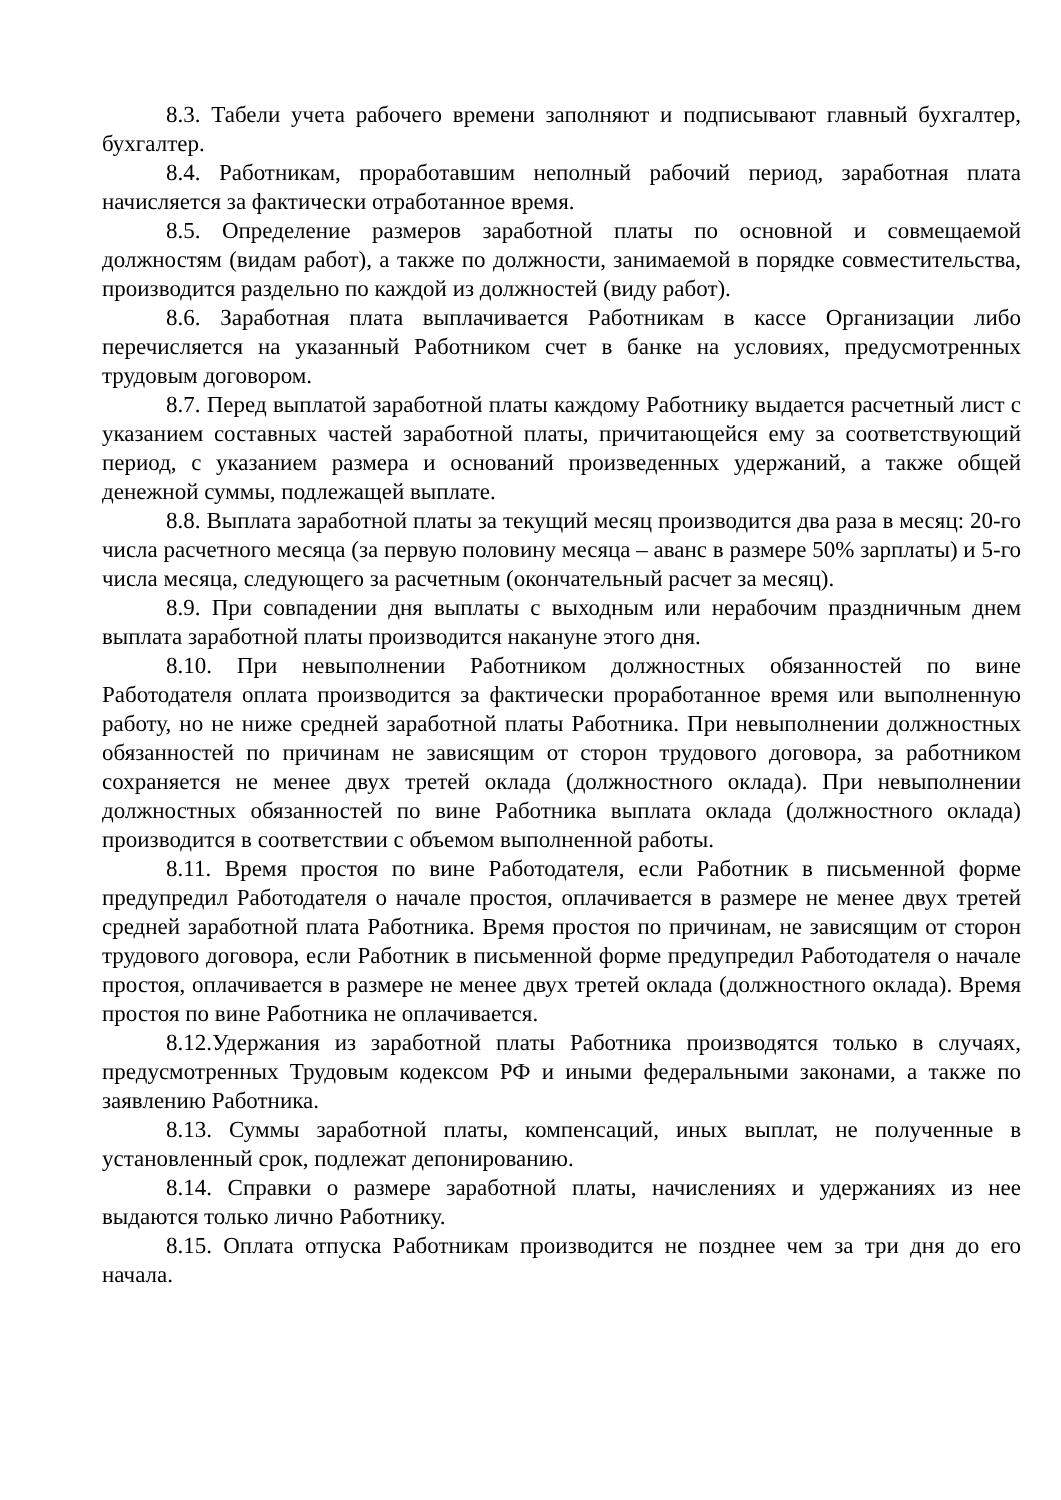8.3. Табели учета рабочего времени заполняют и подписывают главный бухгалтер, бухгалтер.
8.4. Работникам, проработавшим неполный рабочий период, заработная плата начисляется за фактически отработанное время.
8.5. Определение размеров заработной платы по основной и совмещаемой должностям (видам работ), а также по должности, занимаемой в порядке совместительства, производится раздельно по каждой из должностей (виду работ).
8.6. Заработная плата выплачивается Работникам в кассе Организации либо перечисляется на указанный Работником счет в банке на условиях, предусмотренных трудовым договором.
8.7. Перед выплатой заработной платы каждому Работнику выдается расчетный лист с указанием составных частей заработной платы, причитающейся ему за соответствующий период, с указанием размера и оснований произведенных удержаний, а также общей денежной суммы, подлежащей выплате.
8.8. Выплата заработной платы за текущий месяц производится два раза в месяц: 20-го числа расчетного месяца (за первую половину месяца – аванс в размере 50% зарплаты) и 5-го числа месяца, следующего за расчетным (окончательный расчет за месяц).
8.9. При совпадении дня выплаты с выходным или нерабочим праздничным днем выплата заработной платы производится накануне этого дня.
8.10. При невыполнении Работником должностных обязанностей по вине Работодателя оплата производится за фактически проработанное время или выполненную работу, но не ниже средней заработной платы Работника. При невыполнении должностных обязанностей по причинам не зависящим от сторон трудового договора, за работником сохраняется не менее двух третей оклада (должностного оклада). При невыполнении должностных обязанностей по вине Работника выплата оклада (должностного оклада) производится в соответствии с объемом выполненной работы.
8.11. Время простоя по вине Работодателя, если Работник в письменной форме предупредил Работодателя о начале простоя, оплачивается в размере не менее двух третей средней заработной плата Работника. Время простоя по причинам, не зависящим от сторон трудового договора, если Работник в письменной форме предупредил Работодателя о начале простоя, оплачивается в размере не менее двух третей оклада (должностного оклада). Время простоя по вине Работника не оплачивается.
8.12.Удержания из заработной платы Работника производятся только в случаях, предусмотренных Трудовым кодексом РФ и иными федеральными законами, а также по заявлению Работника.
8.13. Суммы заработной платы, компенсаций, иных выплат, не полученные в установленный срок, подлежат депонированию.
8.14. Справки о размере заработной платы, начислениях и удержаниях из нее выдаются только лично Работнику.
8.15. Оплата отпуска Работникам производится не позднее чем за три дня до его начала.